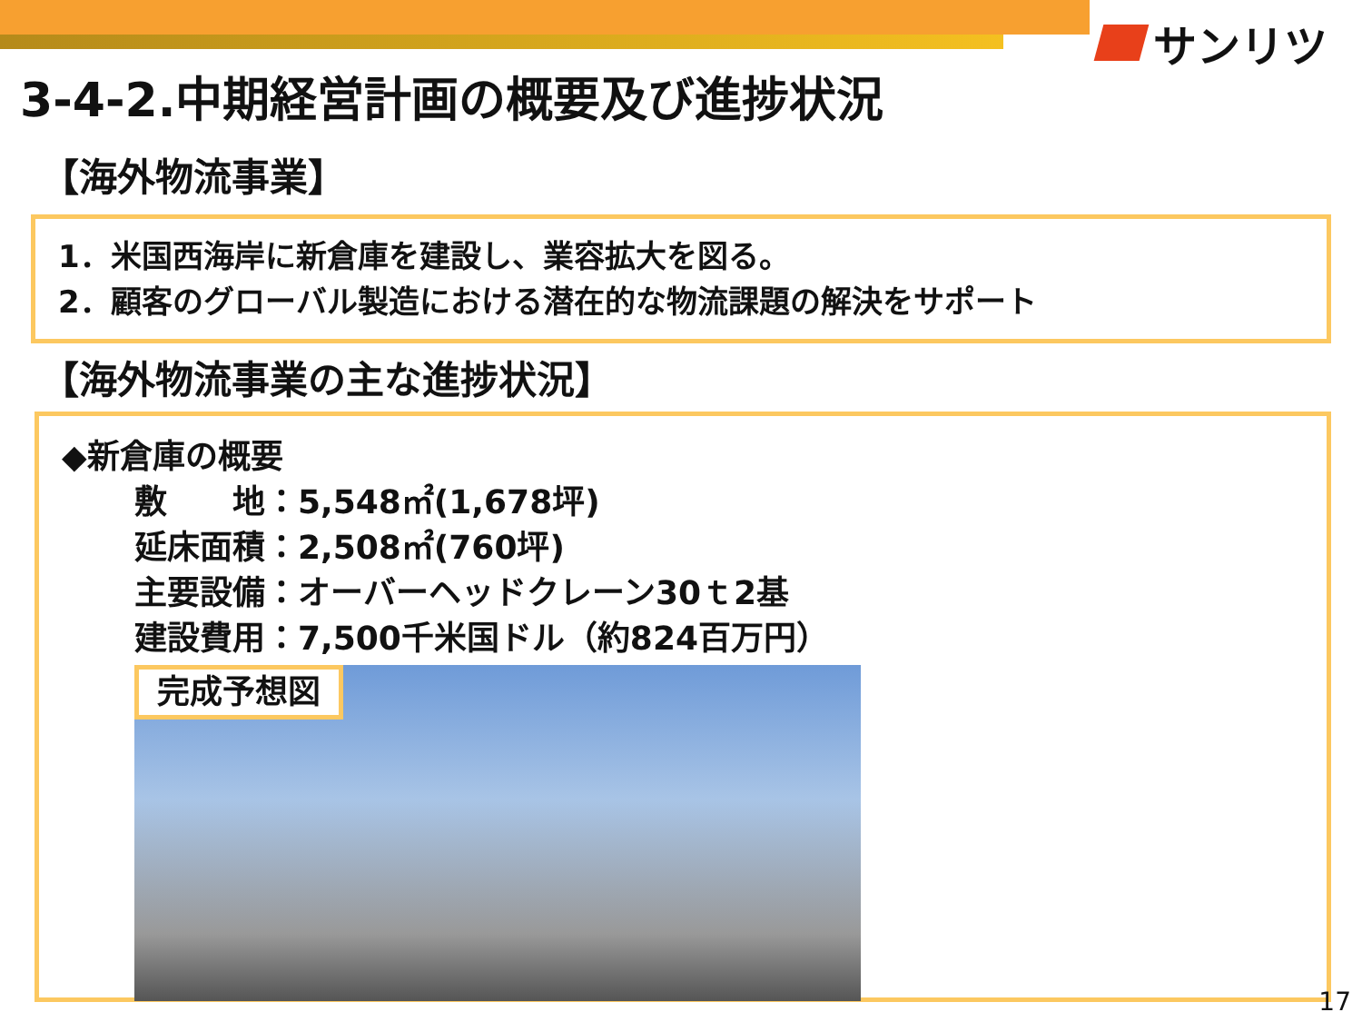サンリツ
3-4-2.中期経営計画の概要及び進捗状況
【海外物流事業】
1．米国西海岸に新倉庫を建設し、業容拡大を図る。
2．顧客のグローバル製造における潜在的な物流課題の解決をサポート
【海外物流事業の主な進捗状況】
◆新倉庫の概要
敷　　地：5,548㎡(1,678坪)
延床面積：2,508㎡(760坪)
主要設備：オーバーヘッドクレーン30ｔ2基
建設費用：7,500千米国ドル（約824百万円）
完成予想図
17